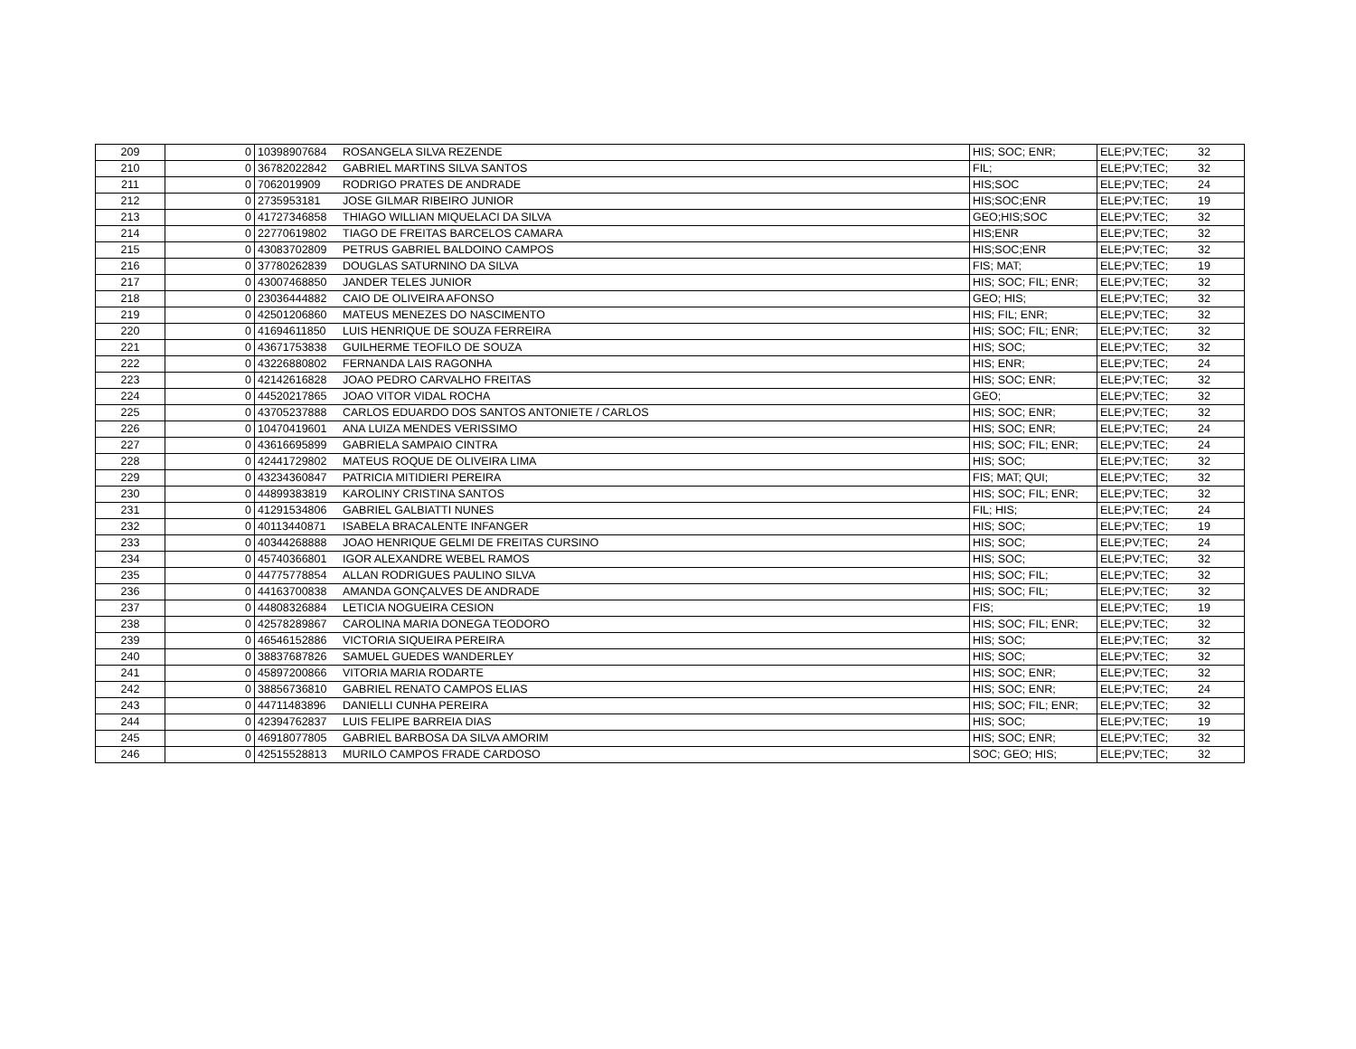| 209 | 0 | 10398907684 | ROSANGELA SILVA REZENDE | HIS; SOC; ENR; | ELE;PV;TEC; | 32 |
| 210 | 0 | 36782022842 | GABRIEL MARTINS SILVA SANTOS | FIL; | ELE;PV;TEC; | 32 |
| 211 | 0 | 7062019909 | RODRIGO PRATES DE ANDRADE | HIS;SOC | ELE;PV;TEC; | 24 |
| 212 | 0 | 2735953181 | JOSE GILMAR RIBEIRO JUNIOR | HIS;SOC;ENR | ELE;PV;TEC; | 19 |
| 213 | 0 | 41727346858 | THIAGO WILLIAN MIQUELACI DA SILVA | GEO;HIS;SOC | ELE;PV;TEC; | 32 |
| 214 | 0 | 22770619802 | TIAGO DE FREITAS BARCELOS CAMARA | HIS;ENR | ELE;PV;TEC; | 32 |
| 215 | 0 | 43083702809 | PETRUS GABRIEL BALDOINO CAMPOS | HIS;SOC;ENR | ELE;PV;TEC; | 32 |
| 216 | 0 | 37780262839 | DOUGLAS SATURNINO DA SILVA | FIS; MAT; | ELE;PV;TEC; | 19 |
| 217 | 0 | 43007468850 | JANDER TELES JUNIOR | HIS; SOC; FIL; ENR; | ELE;PV;TEC; | 32 |
| 218 | 0 | 23036444882 | CAIO DE OLIVEIRA AFONSO | GEO; HIS; | ELE;PV;TEC; | 32 |
| 219 | 0 | 42501206860 | MATEUS MENEZES DO NASCIMENTO | HIS; FIL; ENR; | ELE;PV;TEC; | 32 |
| 220 | 0 | 41694611850 | LUIS HENRIQUE DE SOUZA FERREIRA | HIS; SOC; FIL; ENR; | ELE;PV;TEC; | 32 |
| 221 | 0 | 43671753838 | GUILHERME TEOFILO DE SOUZA | HIS; SOC; | ELE;PV;TEC; | 32 |
| 222 | 0 | 43226880802 | FERNANDA LAIS RAGONHA | HIS; ENR; | ELE;PV;TEC; | 24 |
| 223 | 0 | 42142616828 | JOAO PEDRO CARVALHO FREITAS | HIS; SOC; ENR; | ELE;PV;TEC; | 32 |
| 224 | 0 | 44520217865 | JOAO VITOR VIDAL ROCHA | GEO; | ELE;PV;TEC; | 32 |
| 225 | 0 | 43705237888 | CARLOS EDUARDO DOS SANTOS ANTONIETE / CARLOS | HIS; SOC; ENR; | ELE;PV;TEC; | 32 |
| 226 | 0 | 10470419601 | ANA LUIZA MENDES VERISSIMO | HIS; SOC; ENR; | ELE;PV;TEC; | 24 |
| 227 | 0 | 43616695899 | GABRIELA SAMPAIO CINTRA | HIS; SOC; FIL; ENR; | ELE;PV;TEC; | 24 |
| 228 | 0 | 42441729802 | MATEUS ROQUE DE OLIVEIRA LIMA | HIS; SOC; | ELE;PV;TEC; | 32 |
| 229 | 0 | 43234360847 | PATRICIA MITIDIERI PEREIRA | FIS; MAT; QUI; | ELE;PV;TEC; | 32 |
| 230 | 0 | 44899383819 | KAROLINY CRISTINA SANTOS | HIS; SOC; FIL; ENR; | ELE;PV;TEC; | 32 |
| 231 | 0 | 41291534806 | GABRIEL GALBIATTI NUNES | FIL; HIS; | ELE;PV;TEC; | 24 |
| 232 | 0 | 40113440871 | ISABELA BRACALENTE INFANGER | HIS; SOC; | ELE;PV;TEC; | 19 |
| 233 | 0 | 40344268888 | JOAO HENRIQUE GELMI DE FREITAS CURSINO | HIS; SOC; | ELE;PV;TEC; | 24 |
| 234 | 0 | 45740366801 | IGOR ALEXANDRE WEBEL RAMOS | HIS; SOC; | ELE;PV;TEC; | 32 |
| 235 | 0 | 44775778854 | ALLAN RODRIGUES PAULINO SILVA | HIS; SOC; FIL; | ELE;PV;TEC; | 32 |
| 236 | 0 | 44163700838 | AMANDA GONÇALVES DE ANDRADE | HIS; SOC; FIL; | ELE;PV;TEC; | 32 |
| 237 | 0 | 44808326884 | LETICIA NOGUEIRA CESION | FIS; | ELE;PV;TEC; | 19 |
| 238 | 0 | 42578289867 | CAROLINA MARIA DONEGA TEODORO | HIS; SOC; FIL; ENR; | ELE;PV;TEC; | 32 |
| 239 | 0 | 46546152886 | VICTORIA SIQUEIRA PEREIRA | HIS; SOC; | ELE;PV;TEC; | 32 |
| 240 | 0 | 38837687826 | SAMUEL GUEDES WANDERLEY | HIS; SOC; | ELE;PV;TEC; | 32 |
| 241 | 0 | 45897200866 | VITORIA MARIA RODARTE | HIS; SOC; ENR; | ELE;PV;TEC; | 32 |
| 242 | 0 | 38856736810 | GABRIEL RENATO CAMPOS ELIAS | HIS; SOC; ENR; | ELE;PV;TEC; | 24 |
| 243 | 0 | 44711483896 | DANIELLI CUNHA PEREIRA | HIS; SOC; FIL; ENR; | ELE;PV;TEC; | 32 |
| 244 | 0 | 42394762837 | LUIS FELIPE BARREIA DIAS | HIS; SOC; | ELE;PV;TEC; | 19 |
| 245 | 0 | 46918077805 | GABRIEL BARBOSA DA SILVA AMORIM | HIS; SOC; ENR; | ELE;PV;TEC; | 32 |
| 246 | 0 | 42515528813 | MURILO CAMPOS FRADE CARDOSO | SOC; GEO; HIS; | ELE;PV;TEC; | 32 |